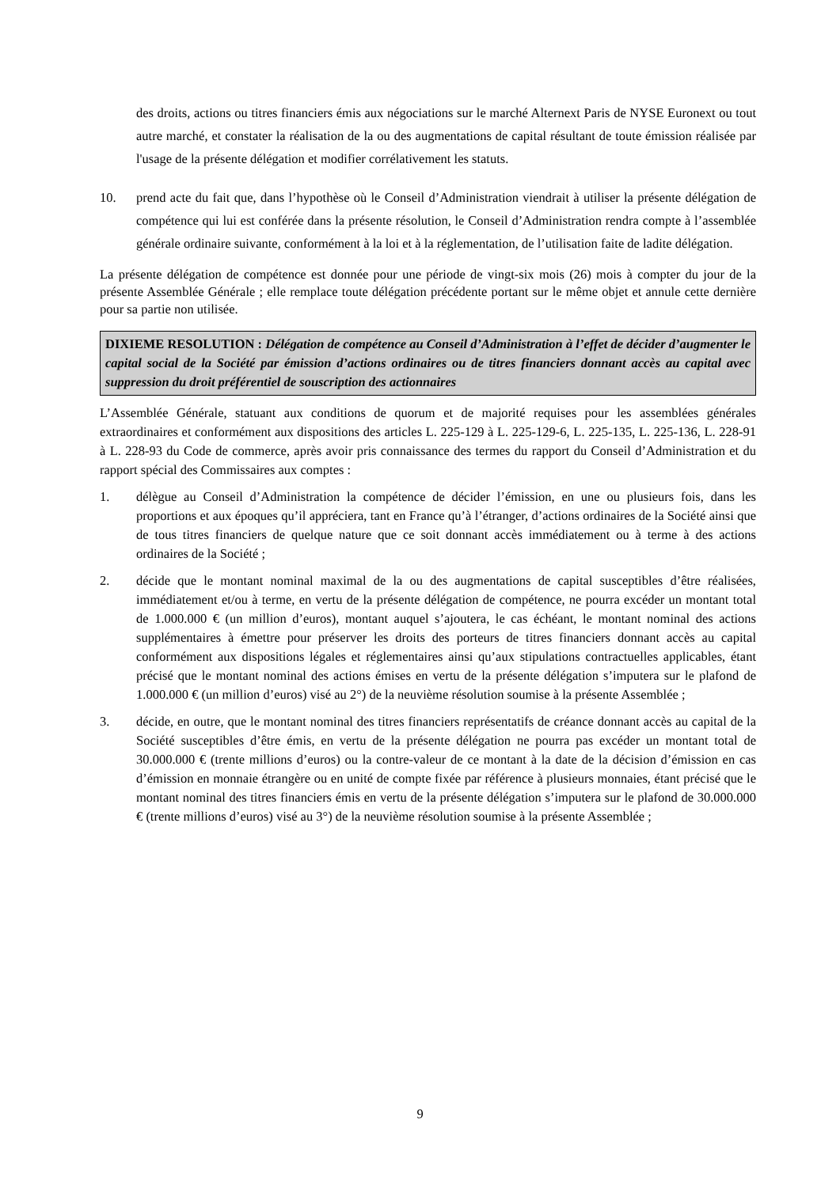des droits, actions ou titres financiers émis aux négociations sur le marché Alternext Paris de NYSE Euronext ou tout autre marché, et constater la réalisation de la ou des augmentations de capital résultant de toute émission réalisée par l'usage de la présente délégation et modifier corrélativement les statuts.
10. prend acte du fait que, dans l’hypothèse où le Conseil d’Administration viendrait à utiliser la présente délégation de compétence qui lui est conférée dans la présente résolution, le Conseil d’Administration rendra compte à l’assemblée générale ordinaire suivante, conformément à la loi et à la réglementation, de l’utilisation faite de ladite délégation.
La présente délégation de compétence est donnée pour une période de vingt-six mois (26) mois à compter du jour de la présente Assemblée Générale ; elle remplace toute délégation précédente portant sur le même objet et annule cette dernière pour sa partie non utilisée.
DIXIEME RESOLUTION : Délégation de compétence au Conseil d’Administration à l’effet de décider d’augmenter le capital social de la Société par émission d’actions ordinaires ou de titres financiers donnant accès au capital avec suppression du droit préférentiel de souscription des actionnaires
L’Assemblée Générale, statuant aux conditions de quorum et de majorité requises pour les assemblées générales extraordinaires et conformément aux dispositions des articles L. 225-129 à L. 225-129-6, L. 225-135, L. 225-136, L. 228-91 à L. 228-93 du Code de commerce, après avoir pris connaissance des termes du rapport du Conseil d’Administration et du rapport spécial des Commissaires aux comptes :
1. délègue au Conseil d’Administration la compétence de décider l’émission, en une ou plusieurs fois, dans les proportions et aux époques qu’il appréciera, tant en France qu’à l’étranger, d’actions ordinaires de la Société ainsi que de tous titres financiers de quelque nature que ce soit donnant accès immédiatement ou à terme à des actions ordinaires de la Société ;
2. décide que le montant nominal maximal de la ou des augmentations de capital susceptibles d’être réalisées, immédiatement et/ou à terme, en vertu de la présente délégation de compétence, ne pourra excéder un montant total de 1.000.000 € (un million d’euros), montant auquel s’ajoutera, le cas échéant, le montant nominal des actions supplémentaires à émettre pour préserver les droits des porteurs de titres financiers donnant accès au capital conformément aux dispositions légales et réglementaires ainsi qu’aux stipulations contractuelles applicables, étant précisé que le montant nominal des actions émises en vertu de la présente délégation s’imputera sur le plafond de 1.000.000 € (un million d’euros) visé au 2°) de la neuvième résolution soumise à la présente Assemblée ;
3. décide, en outre, que le montant nominal des titres financiers représentatifs de créance donnant accès au capital de la Société susceptibles d’être émis, en vertu de la présente délégation ne pourra pas excéder un montant total de 30.000.000 € (trente millions d’euros) ou la contre-valeur de ce montant à la date de la décision d’émission en cas d’émission en monnaie étrangère ou en unité de compte fixée par référence à plusieurs monnaies, étant précisé que le montant nominal des titres financiers émis en vertu de la présente délégation s’imputera sur le plafond de 30.000.000 € (trente millions d’euros) visé au 3°) de la neuvième résolution soumise à la présente Assemblée ;
9